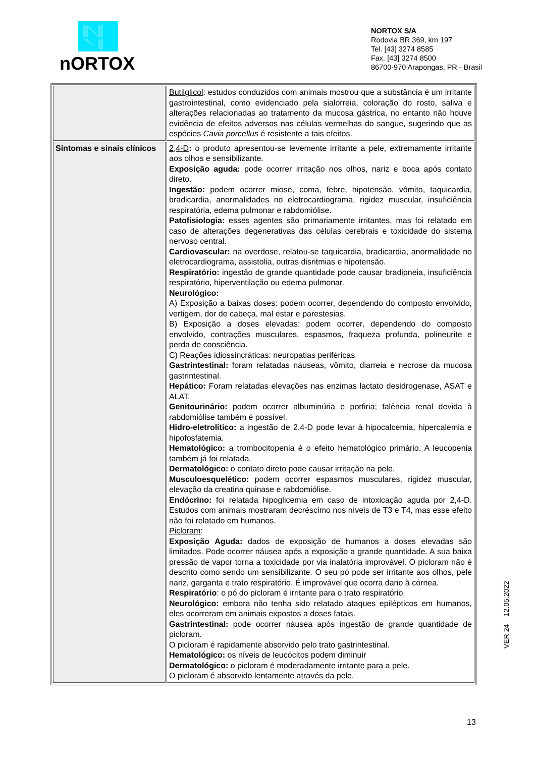nORTOX
NORTOX S/A
Rodovia BR 369, km 197
Tel. [43] 3274 8585
Fax. [43] 3274 8500
86700-970 Arapongas, PR - Brasil
| | Butilglicol : estudos conduzidos com animais mostrou que a substância é um irritante gastrointestinal, como evidenciado pela sialorreia, coloração do rosto, saliva e alterações relacionadas ao tratamento da mucosa gástrica, no entanto não houve evidência de efeitos adversos nas células vermelhas do sangue, sugerindo que as espécies Cavia porcellus é resistente a tais efeitos. |
| Sintomas e sinais clínicos | 2,4-D : o produto apresentou-se levemente irritante a pele, extremamente irritante aos olhos e sensibilizante. Exposição aguda: pode ocorrer irritação nos olhos, nariz e boca após contato direto. Ingestão: podem ocorrer miose, coma, febre, hipotensão, vômito, taquicardia, bradicardia, anormalidades no eletrocardiograma, rigidez muscular, insuficiência respiratória, edema pulmonar e rabdomiólise. Patofisiologia: esses agentes são primariamente irritantes, mas foi relatado em caso de alterações degenerativas das células cerebrais e toxicidade do sistema nervoso central. Cardiovascular: na overdose, relatou-se taquicardia, bradicardia, anormalidade no eletrocardiograma, assistolia, outras disritmias e hipotensão. Respiratório: ingestão de grande quantidade pode causar bradipneia, insuficiência respiratório, hiperventilação ou edema pulmonar. Neurológico: A) Exposição a baixas doses: podem ocorrer, dependendo do composto envolvido, vertigem, dor de cabeça, mal estar e parestesias. B) Exposição a doses elevadas: podem ocorrer, dependendo do composto envolvido, contrações musculares, espasmos, fraqueza profunda, polineurite e perda de consciência. C) Reações idiossincráticas: neuropatias periféricas Gastrintestinal: foram relatadas náuseas, vômito, diarreia e necrose da mucosa gastrintestinal. Hepático: Foram relatadas elevações nas enzimas lactato desidrogenase, ASAT e ALAT. Genitourinário: podem ocorrer albuminúria e porfiria; falência renal devida à rabdomiólise também é possível. Hidro-eletrolitico: a ingestão de 2,4-D pode levar à hipocalcemia, hipercalemia e hipofosfatemia. Hematológico: a trombocitopenia é o efeito hematológico primário. A leucopenia também já foi relatada. Dermatológico: o contato direto pode causar irritação na pele. Musculoesquelético: podem ocorrer espasmos musculares, rigidez muscular, elevação da creatina quinase e rabdomiólise. Endócrino: foi relatada hipoglicemia em caso de intoxicação aguda por 2,4-D. Estudos com animais mostraram decréscimo nos níveis de T3 e T4, mas esse efeito não foi relatado em humanos. Picloram : Exposição Aguda: dados de exposição de humanos a doses elevadas são limitados. Pode ocorrer náusea após a exposição a grande quantidade. A sua baixa pressão de vapor torna a toxicidade por via inalatória improvável. O picloram não é descrito como sendo um sensibilizante. O seu pó pode ser irritante aos olhos, pele nariz, garganta e trato respiratório. É improvável que ocorra dano à córnea. Respiratório : o pó do picloram é irritante para o trato respiratório. Neurológico: embora não tenha sido relatado ataques epilépticos em humanos, eles ocorreram em animais expostos a doses fatais. Gastrintestinal: pode ocorrer náusea após ingestão de grande quantidade de picloram. O picloram é rapidamente absorvido pelo trato gastrintestinal. Hematológico: os níveis de leucócitos podem diminuir Dermatológico: o picloram é moderadamente irritante para a pele. O picloram é absorvido lentamente através da pele. |
VER 24 – 12.05.2022
13